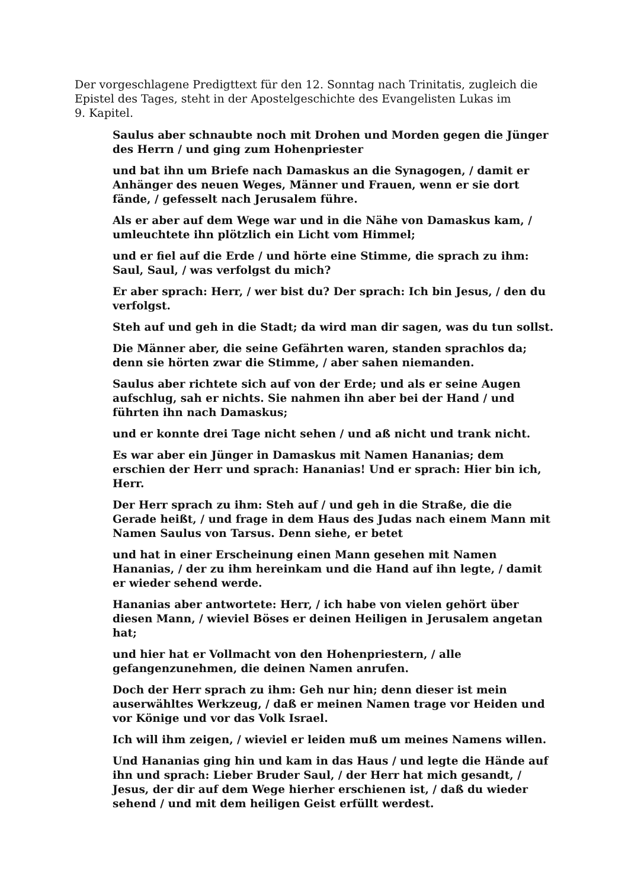Der vorgeschlagene Predigttext für den 12. Sonntag nach Trinitatis, zugleich die Epistel des Tages, steht in der Apostelgeschichte des Evangelisten Lukas im 9. Kapitel.
Saulus aber schnaubte noch mit Drohen und Morden gegen die Jünger des Herrn / und ging zum Hohenpriester
und bat ihn um Briefe nach Damaskus an die Synagogen, / damit er Anhänger des neuen Weges, Männer und Frauen, wenn er sie dort fände, / gefesselt nach Jerusalem führe.
Als er aber auf dem Wege war und in die Nähe von Damaskus kam, / umleuchtete ihn plötzlich ein Licht vom Himmel;
und er fiel auf die Erde / und hörte eine Stimme, die sprach zu ihm: Saul, Saul, / was verfolgst du mich?
Er aber sprach: Herr, / wer bist du? Der sprach: Ich bin Jesus, / den du verfolgst.
Steh auf und geh in die Stadt; da wird man dir sagen, was du tun sollst.
Die Männer aber, die seine Gefährten waren, standen sprachlos da; denn sie hörten zwar die Stimme, / aber sahen niemanden.
Saulus aber richtete sich auf von der Erde; und als er seine Augen aufschlug, sah er nichts. Sie nahmen ihn aber bei der Hand / und führten ihn nach Damaskus;
und er konnte drei Tage nicht sehen / und aß nicht und trank nicht.
Es war aber ein Jünger in Damaskus mit Namen Hananias; dem erschien der Herr und sprach: Hananias! Und er sprach: Hier bin ich, Herr.
Der Herr sprach zu ihm: Steh auf / und geh in die Straße, die die Gerade heißt, / und frage in dem Haus des Judas nach einem Mann mit Namen Saulus von Tarsus. Denn siehe, er betet
und hat in einer Erscheinung einen Mann gesehen mit Namen Hananias, / der zu ihm hereinkam und die Hand auf ihn legte, / damit er wieder sehend werde.
Hananias aber antwortete: Herr, / ich habe von vielen gehört über diesen Mann, / wieviel Böses er deinen Heiligen in Jerusalem angetan hat;
und hier hat er Vollmacht von den Hohenpriestern, / alle gefangenzunehmen, die deinen Namen anrufen.
Doch der Herr sprach zu ihm: Geh nur hin; denn dieser ist mein auserwähltes Werkzeug, / daß er meinen Namen trage vor Heiden und vor Könige und vor das Volk Israel.
Ich will ihm zeigen, / wieviel er leiden muß um meines Namens willen.
Und Hananias ging hin und kam in das Haus / und legte die Hände auf ihn und sprach: Lieber Bruder Saul, / der Herr hat mich gesandt, / Jesus, der dir auf dem Wege hierher erschienen ist, / daß du wieder sehend / und mit dem heiligen Geist erfüllt werdest.